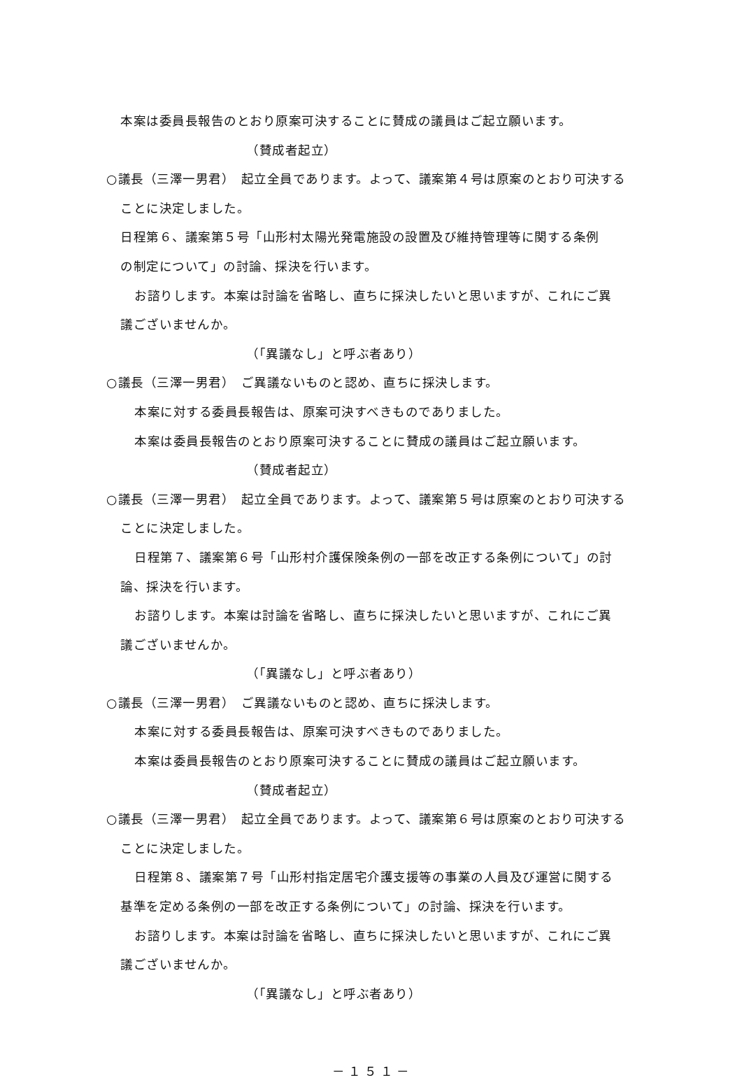本案は委員長報告のとおり原案可決することに賛成の議員はご起立願います。
（賛成者起立）
○議長（三澤一男君）　起立全員であります。よって、議案第４号は原案のとおり可決することに決定しました。
日程第６、議案第５号「山形村太陽光発電施設の設置及び維持管理等に関する条例
の制定について」の討論、採決を行います。
お諮りします。本案は討論を省略し、直ちに採決したいと思いますが、これにご異
議ございませんか。
（「異議なし」と呼ぶ者あり）
○議長（三澤一男君）　ご異議ないものと認め、直ちに採決します。
本案に対する委員長報告は、原案可決すべきものでありました。
本案は委員長報告のとおり原案可決することに賛成の議員はご起立願います。
（賛成者起立）
○議長（三澤一男君）　起立全員であります。よって、議案第５号は原案のとおり可決することに決定しました。
日程第７、議案第６号「山形村介護保険条例の一部を改正する条例について」の討
論、採決を行います。
お諮りします。本案は討論を省略し、直ちに採決したいと思いますが、これにご異
議ございませんか。
（「異議なし」と呼ぶ者あり）
○議長（三澤一男君）　ご異議ないものと認め、直ちに採決します。
本案に対する委員長報告は、原案可決すべきものでありました。
本案は委員長報告のとおり原案可決することに賛成の議員はご起立願います。
（賛成者起立）
○議長（三澤一男君）　起立全員であります。よって、議案第６号は原案のとおり可決することに決定しました。
日程第８、議案第７号「山形村指定居宅介護支援等の事業の人員及び運営に関する
基準を定める条例の一部を改正する条例について」の討論、採決を行います。
お諮りします。本案は討論を省略し、直ちに採決したいと思いますが、これにご異
議ございませんか。
（「異議なし」と呼ぶ者あり）
－１５１－